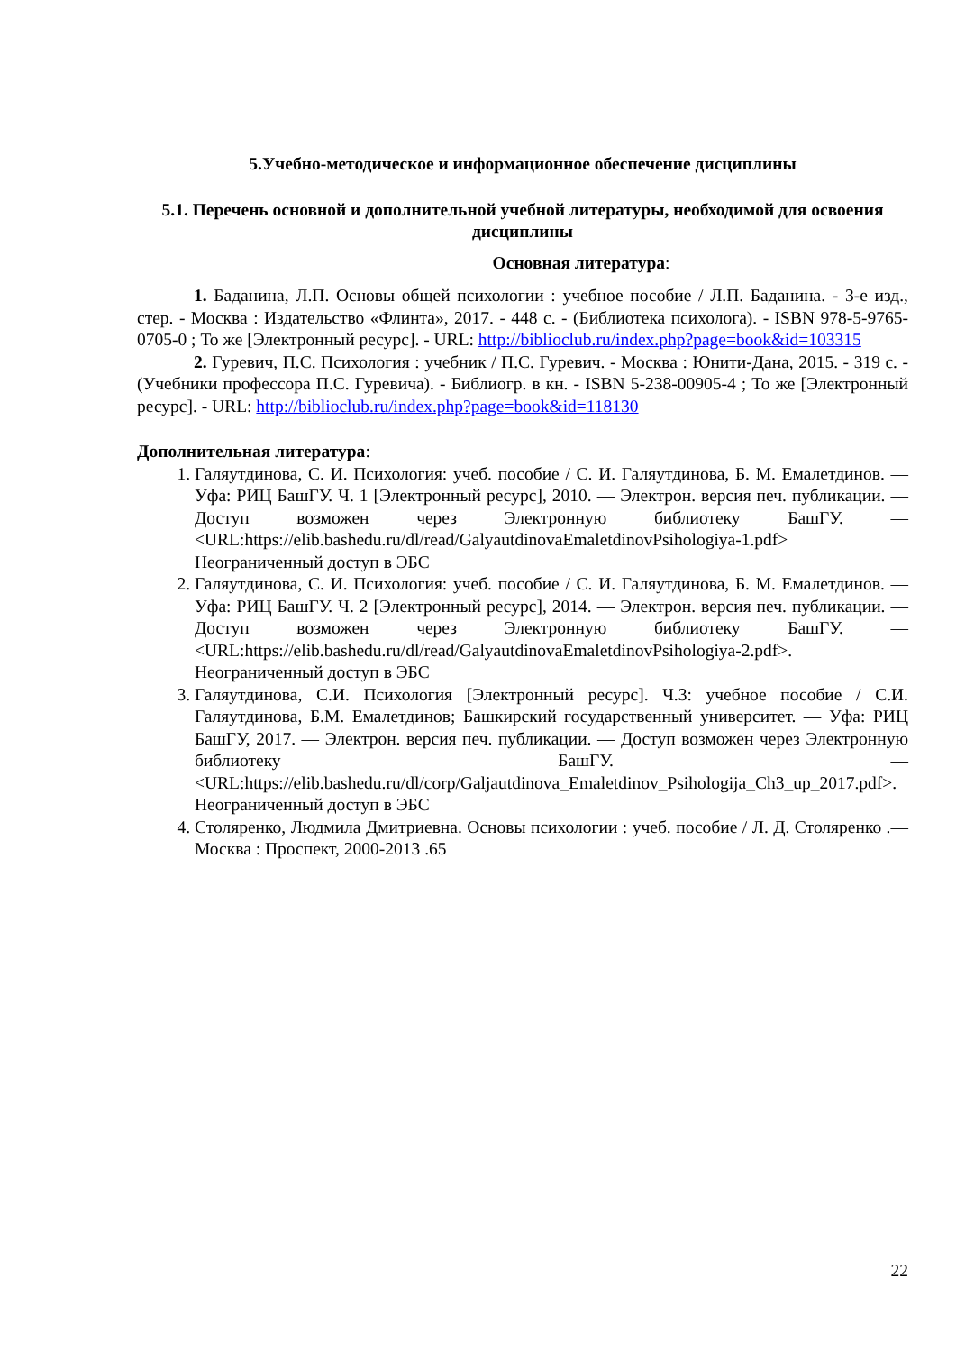5.Учебно-методическое и информационное обеспечение дисциплины
5.1. Перечень основной и дополнительной учебной литературы, необходимой для освоения дисциплины
Основная литература:
1. Баданина, Л.П. Основы общей психологии : учебное пособие / Л.П. Баданина. - 3-е изд., стер. - Москва : Издательство «Флинта», 2017. - 448 с. - (Библиотека психолога). - ISBN 978-5-9765-0705-0 ; То же [Электронный ресурс]. - URL: http://biblioclub.ru/index.php?page=book&id=103315
2. Гуревич, П.С. Психология : учебник / П.С. Гуревич. - Москва : Юнити-Дана, 2015. - 319 с. - (Учебники профессора П.С. Гуревича). - Библиогр. в кн. - ISBN 5-238-00905-4 ; То же [Электронный ресурс]. - URL: http://biblioclub.ru/index.php?page=book&id=118130
Дополнительная литература:
1. Галяутдинова, С. И. Психология: учеб. пособие / С. И. Галяутдинова, Б. М. Емалетдинов. — Уфа: РИЦ БашГУ. Ч. 1 [Электронный ресурс], 2010. — Электрон. версия печ. публикации. — Доступ возможен через Электронную библиотеку БашГУ. — <URL:https://elib.bashedu.ru/dl/read/GalyautdinovaEmaletdinovPsihologiya-1.pdf> Неограниченный доступ в ЭБС
2. Галяутдинова, С. И. Психология: учеб. пособие / С. И. Галяутдинова, Б. М. Емалетдинов. — Уфа: РИЦ БашГУ. Ч. 2 [Электронный ресурс], 2014. — Электрон. версия печ. публикации. — Доступ возможен через Электронную библиотеку БашГУ. — <URL:https://elib.bashedu.ru/dl/read/GalyautdinovaEmaletdinovPsihologiya-2.pdf>. Неограниченный доступ в ЭБС
3. Галяутдинова, С.И. Психология [Электронный ресурс]. Ч.3: учебное пособие / С.И. Галяутдинова, Б.М. Емалетдинов; Башкирский государственный университет. — Уфа: РИЦ БашГУ, 2017. — Электрон. версия печ. публикации. — Доступ возможен через Электронную библиотеку БашГУ. — <URL:https://elib.bashedu.ru/dl/corp/Galjautdinova_Emaletdinov_Psihologija_Ch3_up_2017.pdf>. Неограниченный доступ в ЭБС
4. Столяренко, Людмила Дмитриевна. Основы психологии : учеб. пособие / Л. Д. Столяренко .— Москва : Проспект, 2000-2013 .65
22